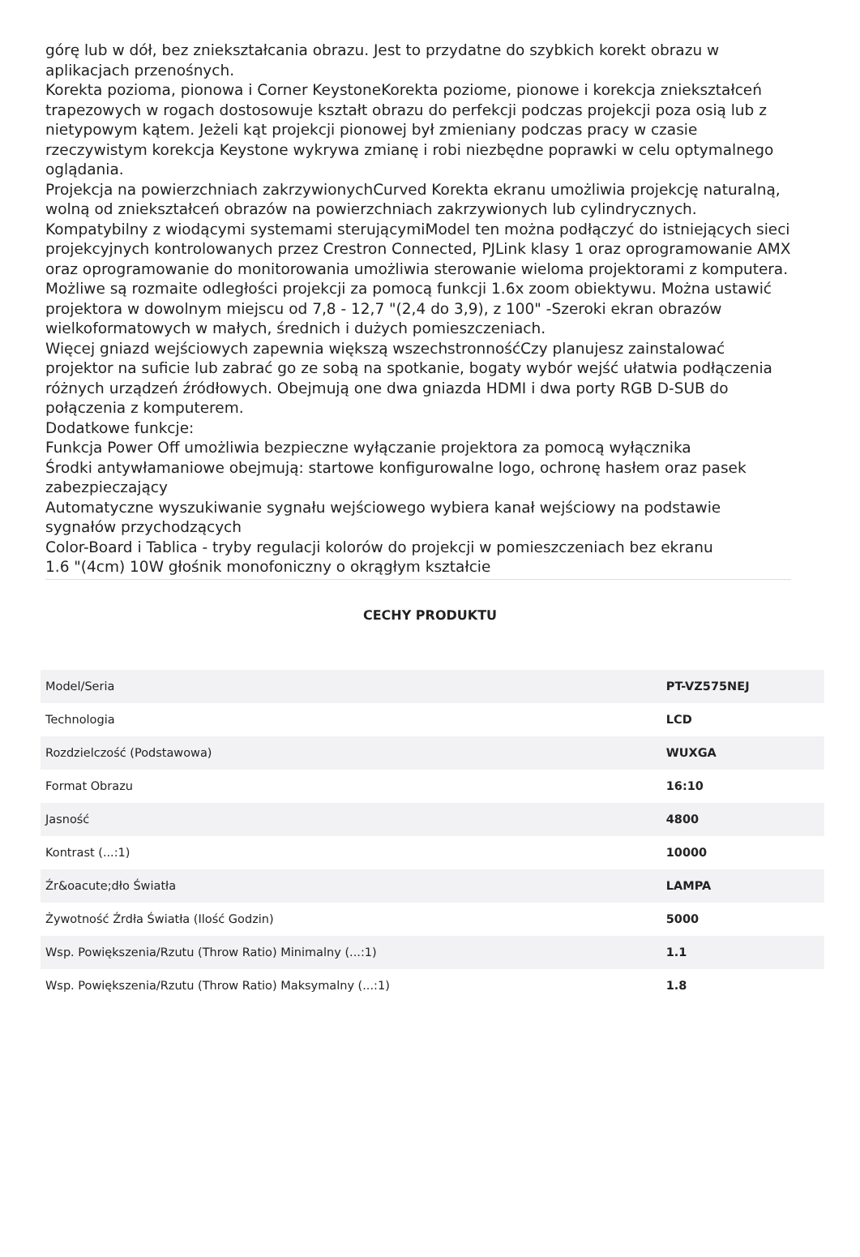górę lub w dół, bez zniekształcania obrazu. Jest to przydatne do szybkich korekt obrazu w aplikacjach przenośnych.
Korekta pozioma, pionowa i Corner KeystoneKorekta poziome, pionowe i korekcja zniekształceń trapezowych w rogach dostosowuje kształt obrazu do perfekcji podczas projekcji poza osią lub z nietypowym kątem. Jeżeli kąt projekcji pionowej był zmieniany podczas pracy w czasie rzeczywistym korekcja Keystone wykrywa zmianę i robi niezbędne poprawki w celu optymalnego oglądania.
Projekcja na powierzchniach zakrzywionychCurved Korekta ekranu umożliwia projekcję naturalną, wolną od zniekształceń obrazów na powierzchniach zakrzywionych lub cylindrycznych.
Kompatybilny z wiodącymi systemami sterującymiModel ten można podłączyć do istniejących sieci projekcyjnych kontrolowanych przez Crestron Connected, PJLink klasy 1 oraz oprogramowanie AMX oraz oprogramowanie do monitorowania umożliwia sterowanie wieloma projektorami z komputera.
Możliwe są rozmaite odległości projekcji za pomocą funkcji 1.6x zoom obiektywu. Można ustawić projektora w dowolnym miejscu od 7,8 - 12,7 "(2,4 do 3,9), z 100" -Szeroki ekran obrazów wielkoformatowych w małych, średnich i dużych pomieszczeniach.
Więcej gniazd wejściowych zapewnia większą wszechstronnośćCzy planujesz zainstalować projektor na suficie lub zabrać go ze sobą na spotkanie, bogaty wybór wejść ułatwia podłączenia różnych urządzeń źródłowych. Obejmują one dwa gniazda HDMI i dwa porty RGB D-SUB do połączenia z komputerem.
Dodatkowe funkcje:
Funkcja Power Off umożliwia bezpieczne wyłączanie projektora za pomocą wyłącznika
Środki antywłamaniowe obejmują: startowe konfigurowalne logo, ochronę hasłem oraz pasek zabezpieczający
Automatyczne wyszukiwanie sygnału wejściowego wybiera kanał wejściowy na podstawie sygnałów przychodzących
Color-Board i Tablica - tryby regulacji kolorów do projekcji w pomieszczeniach bez ekranu
1.6 "(4cm) 10W głośnik monofoniczny o okrągłym kształcie
CECHY PRODUKTU
| Model/Seria | PT-VZ575NEJ |
| Technologia | LCD |
| Rozdzielczość (Podstawowa) | WUXGA |
| Format Obrazu | 16:10 |
| Jasność | 4800 |
| Kontrast (...:1) | 10000 |
| Źr&oacute;dło Światła | LAMPA |
| Żywotność Źrdła Światła (Ilość Godzin) | 5000 |
| Wsp. Powiększenia/Rzutu (Throw Ratio) Minimalny (...:1) | 1.1 |
| Wsp. Powiększenia/Rzutu (Throw Ratio) Maksymalny (...:1) | 1.8 |